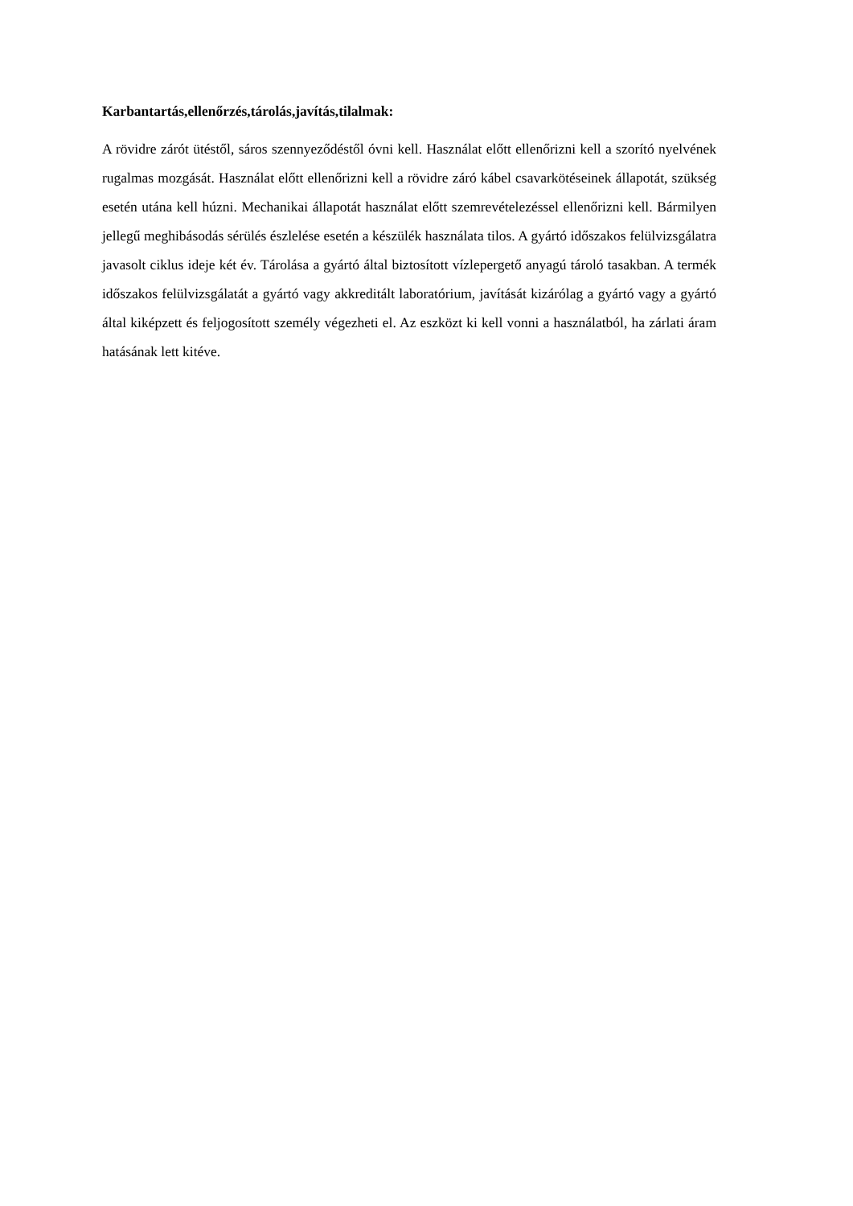Karbantartás,ellenőrzés,tárolás,javítás,tilalmak:
A rövidre zárót ütéstől, sáros szennyeződéstől óvni kell. Használat előtt ellenőrizni kell a szorító nyelvének rugalmas mozgását. Használat előtt ellenőrizni kell a rövidre záró kábel csavarkötéseinek állapotát, szükség esetén utána kell húzni. Mechanikai állapotát használat előtt szemrevételezéssel ellenőrizni kell. Bármilyen jellegű meghibásodás sérülés észlelése esetén a készülék használata tilos. A gyártó időszakos felülvizsgálatra javasolt ciklus ideje két év. Tárolása a gyártó által biztosított vízlepergető anyagú tároló tasakban. A termék időszakos felülvizsgálatát a gyártó vagy akkreditált laboratórium, javítását kizárólag a gyártó vagy a gyártó által kiképzett és feljogosított személy végezheti el. Az eszközt ki kell vonni a használatból, ha zárlati áram hatásának lett kitéve.